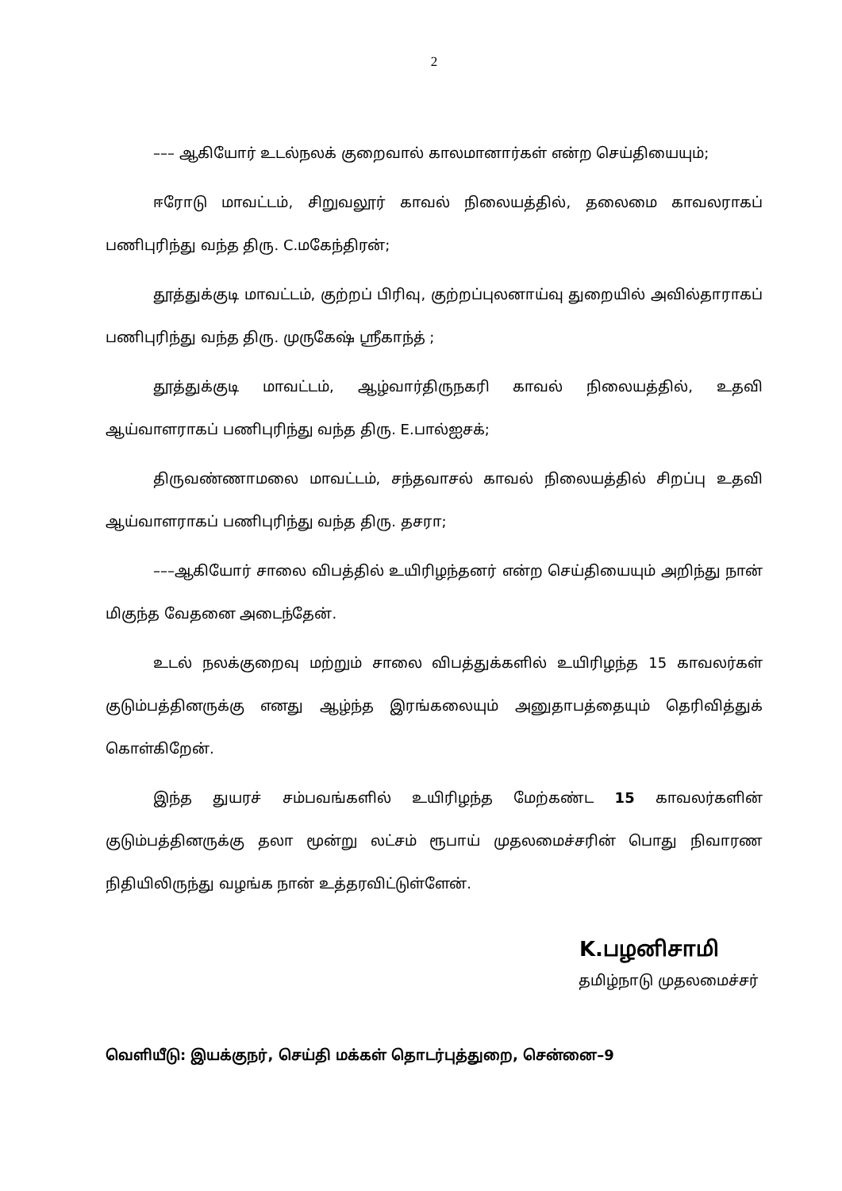2
––– ஆகியோர் உடல்நலக் குறைவால் காலமானார்கள் என்ற செய்தியையும்;
ஈரோடு மாவட்டம், சிறுவலூர் காவல் நிலையத்தில், தலைமை காவலராகப் பணிபுரிந்து வந்த திரு. C.மகேந்திரன்;
தூத்துக்குடி மாவட்டம், குற்றப் பிரிவு, குற்றப்புலனாய்வு துறையில் அவில்தாராகப் பணிபுரிந்து வந்த திரு. முருகேஷ் ஸ்ரீகாந்த் ;
தூத்துக்குடி மாவட்டம், ஆழ்வார்திருநகரி காவல் நிலையத்தில், உதவி ஆய்வாளராகப் பணிபுரிந்து வந்த திரு. E.பால்ஐசக்;
திருவண்ணாமலை மாவட்டம், சந்தவாசல் காவல் நிலையத்தில் சிறப்பு உதவி ஆய்வாளராகப் பணிபுரிந்து வந்த திரு. தசரா;
–––ஆகியோர் சாலை விபத்தில் உயிரிழந்தனர் என்ற செய்தியையும் அறிந்து நான் மிகுந்த வேதனை அடைந்தேன்.
உடல் நலக்குறைவு மற்றும் சாலை விபத்துக்களில் உயிரிழந்த 15 காவலர்கள் குடும்பத்தினருக்கு எனது ஆழ்ந்த இரங்கலையும் அனுதாபத்தையும் தெரிவித்துக் கொள்கிறேன்.
இந்த துயரச் சம்பவங்களில் உயிரிழந்த மேற்கண்ட 15 காவலர்களின் குடும்பத்தினருக்கு தலா மூன்று லட்சம் ரூபாய் முதலமைச்சரின் பொது நிவாரண நிதியிலிருந்து வழங்க நான் உத்தரவிட்டுள்ளேன்.
K.பழனிசாமி
தமிழ்நாடு முதலமைச்சர்
வெளியீடு: இயக்குநர், செய்தி மக்கள் தொடர்புத்துறை, சென்னை–9